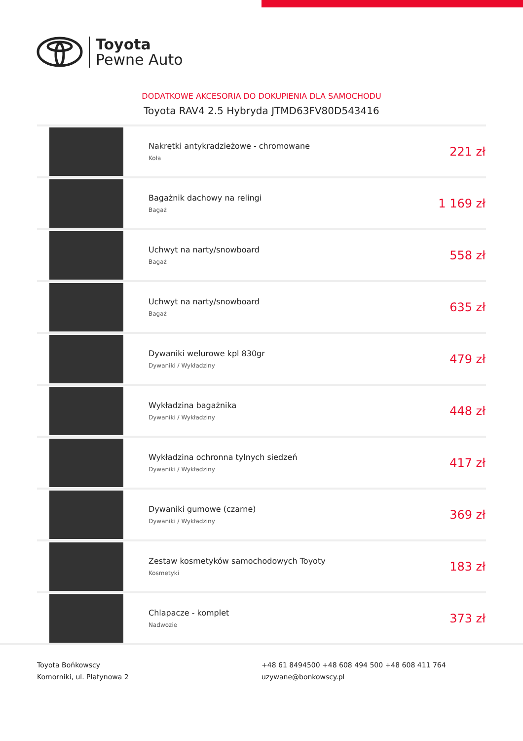Toyota
Pewne Auto
DODATKOWE AKCESORIA DO DOKUPIENIA DLA SAMOCHODU
Toyota RAV4 2.5 Hybryda JTMD63FV80D543416
| | Nakrętki antykradzieżowe - chromowane Koła | 221 zł |
| | Bagażnik dachowy na relingi Bagaż | 1 169 zł |
| | Uchwyt na narty/snowboard Bagaż | 558 zł |
| | Uchwyt na narty/snowboard Bagaż | 635 zł |
| | Dywaniki welurowe kpl 830gr Dywaniki / Wykładziny | 479 zł |
| | Wykładzina bagażnika Dywaniki / Wykładziny | 448 zł |
| | Wykładzina ochronna tylnych siedzeń Dywaniki / Wykładziny | 417 zł |
| | Dywaniki gumowe (czarne) Dywaniki / Wykładziny | 369 zł |
| | Zestaw kosmetyków samochodowych Toyoty Kosmetyki | 183 zł |
| | Chlapacze - komplet Nadwozie | 373 zł |
Toyota Bońkowscy
Komorniki, ul. Platynowa 2
+48 61 8494500 +48 608 494 500 +48 608 411 764
uzywane@bonkowscy.pl